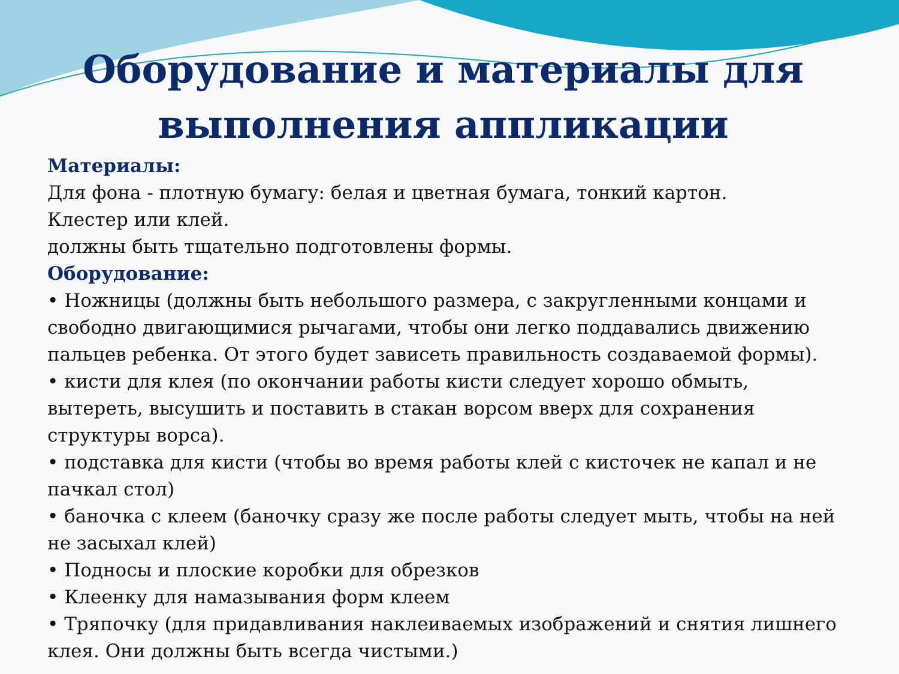Оборудование и материалы для выполнения аппликации
Материалы:
Для фона - плотную бумагу: белая и цветная бумага, тонкий картон.
Клестер или клей.
должны быть тщательно подготовлены формы.
Оборудование:
• Ножницы (должны быть небольшого размера, с закругленными концами и свободно двигающимися рычагами, чтобы они легко поддавались движению пальцев ребенка. От этого будет зависеть правильность создаваемой формы).
• кисти для клея (по окончании работы кисти следует хорошо обмыть, вытереть, высушить и поставить в стакан ворсом вверх для сохранения структуры ворса).
• подставка для кисти (чтобы во время работы клей с кисточек не капал и не пачкал стол)
• баночка с клеем (баночку сразу же после работы следует мыть, чтобы на ней не засыхал клей)
• Подносы и плоские коробки для обрезков
• Клеенку для намазывания форм клеем
• Тряпочку (для придавливания наклеиваемых изображений и снятия лишнего клея. Они должны быть всегда чистыми.)